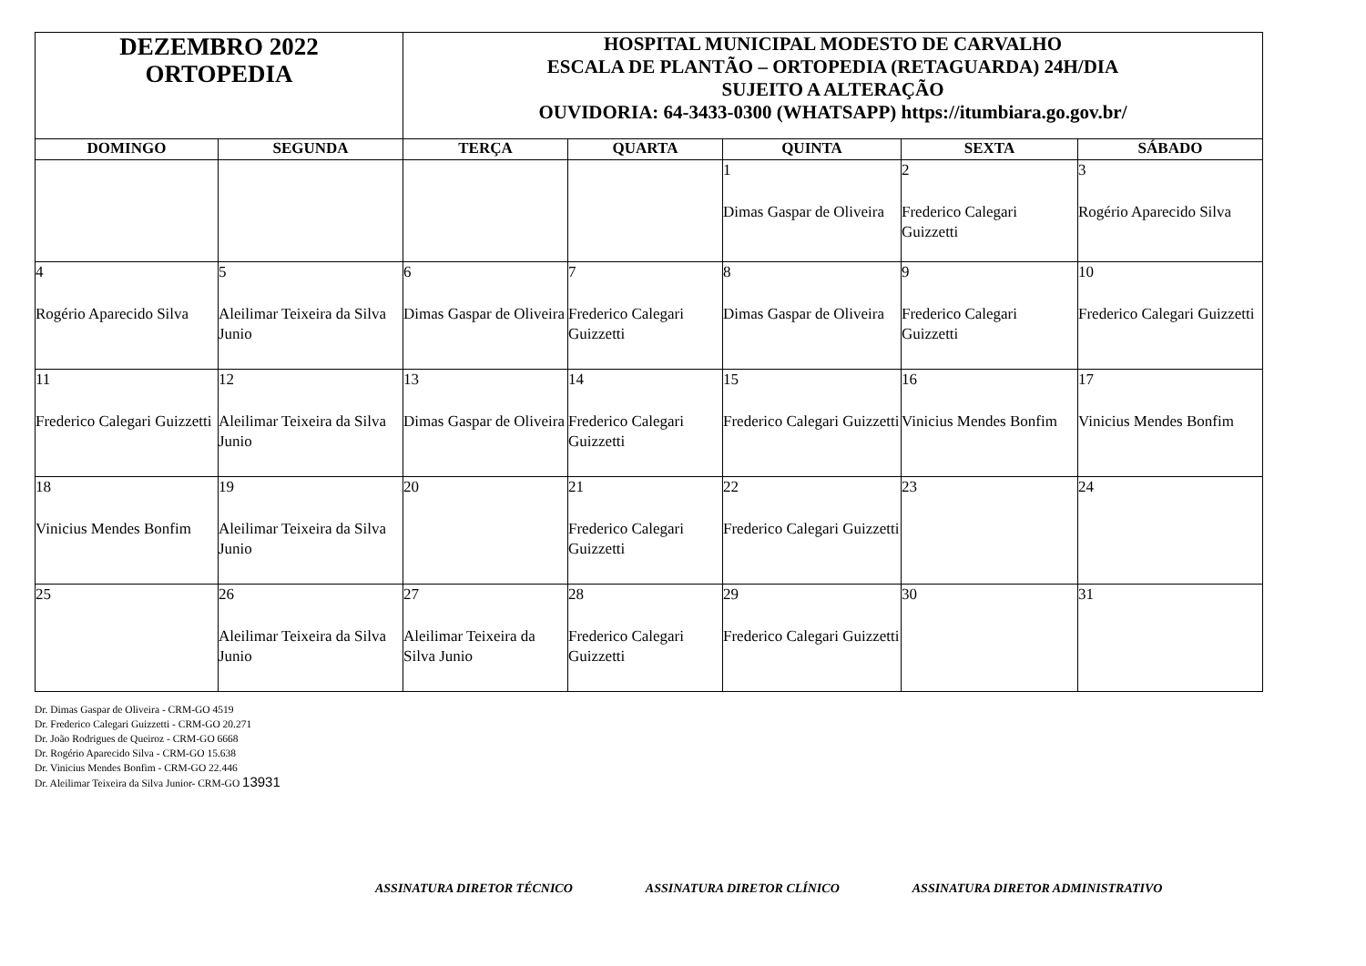| DEZEMBRO 2022 ORTOPEDIA | | HOSPITAL MUNICIPAL MODESTO DE CARVALHO ESCALA DE PLANTÃO – ORTOPEDIA (RETAGUARDA) 24H/DIA SUJEITO A ALTERAÇÃO OUVIDORIA: 64-3433-0300 (WHATSAPP) https://itumbiara.go.gov.br/ | | | | |
| DOMINGO | SEGUNDA | TERÇA | QUARTA | QUINTA | SEXTA | SÁBADO |
| | | | | 1 Dimas Gaspar de Oliveira | 2 Frederico Calegari Guizzetti | 3 Rogério Aparecido Silva |
| 4 Rogério Aparecido Silva | 5 Aleilimar Teixeira da Silva Junio | 6 Dimas Gaspar de Oliveira | 7 Frederico Calegari Guizzetti | 8 Dimas Gaspar de Oliveira | 9 Frederico Calegari Guizzetti | 10 Frederico Calegari Guizzetti |
| 11 Frederico Calegari Guizzetti | 12 Aleilimar Teixeira da Silva Junio | 13 Dimas Gaspar de Oliveira | 14 Frederico Calegari Guizzetti | 15 Frederico Calegari Guizzetti | 16 Vinicius Mendes Bonfim | 17 Vinicius Mendes Bonfim |
| 18 Vinicius Mendes Bonfim | 19 Aleilimar Teixeira da Silva Junio | 20 | 21 Frederico Calegari Guizzetti | 22 Frederico Calegari Guizzetti | 23 | 24 |
| 25 | 26 Aleilimar Teixeira da Silva Junio | 27 Aleilimar Teixeira da Silva Junio | 28 Frederico Calegari Guizzetti | 29 Frederico Calegari Guizzetti | 30 | 31 |
Dr. Dimas Gaspar de Oliveira - CRM-GO 4519
Dr. Frederico Calegari Guizzetti - CRM-GO 20.271
Dr. João Rodrigues de Queiroz - CRM-GO 6668
Dr. Rogério Aparecido Silva - CRM-GO 15.638
Dr. Vinicius Mendes Bonfim - CRM-GO 22.446
Dr. Aleilimar Teixeira da Silva Junior- CRM-GO 13931
ASSINATURA DIRETOR TÉCNICO ASSINATURA DIRETOR CLÍNICO ASSINATURA DIRETOR ADMINISTRATIVO